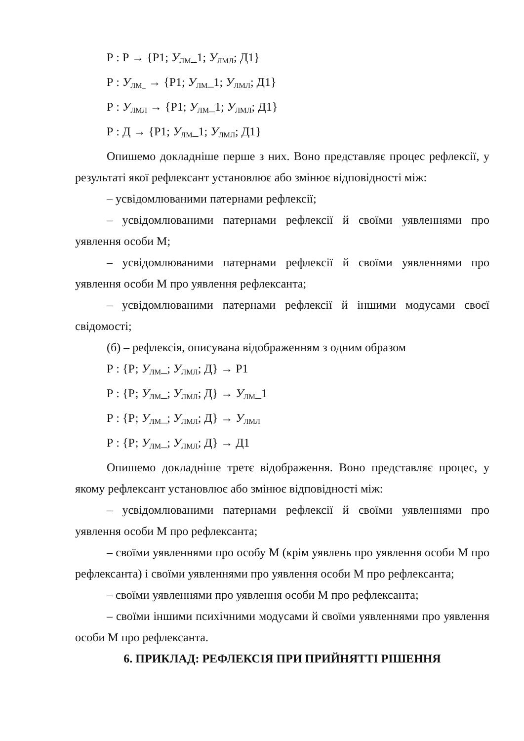Р : Р → {Р1; У<sub>ЛМ</sub>_1; У<sub>ЛМЛ</sub>; Д1}
Р : У<sub>ЛМ_</sub> → {Р1; У<sub>ЛМ</sub>_1; У<sub>ЛМЛ</sub>; Д1}
Р : У<sub>ЛМЛ</sub> → {Р1; У<sub>ЛМ</sub>_1; У<sub>ЛМЛ</sub>; Д1}
Р : Д → {Р1; У<sub>ЛМ</sub>_1; У<sub>ЛМЛ</sub>; Д1}
Опишемо докладніше перше з них. Воно представляє процес рефлексії, у результаті якої рефлексант установлює або змінює відповідності між:
– усвідомлюваними патернами рефлексії;
– усвідомлюваними патернами рефлексії й своїми уявленнями про уявлення особи М;
– усвідомлюваними патернами рефлексії й своїми уявленнями про уявлення особи М про уявлення рефлексанта;
– усвідомлюваними патернами рефлексії й іншими модусами своєї свідомості;
(б) – рефлексія, описувана відображенням з одним образом
Р : {Р; У<sub>ЛМ</sub>_; У<sub>ЛМЛ</sub>; Д} → Р1
Р : {Р; У<sub>ЛМ</sub>_; У<sub>ЛМЛ</sub>; Д} → У<sub>ЛМ</sub>_1
Р : {Р; У<sub>ЛМ</sub>_; У<sub>ЛМЛ</sub>; Д} → У<sub>ЛМЛ</sub>
Р : {Р; У<sub>ЛМ</sub>_; У<sub>ЛМЛ</sub>; Д} → Д1
Опишемо докладніше третє відображення. Воно представляє процес, у якому рефлексант установлює або змінює відповідності між:
– усвідомлюваними патернами рефлексії й своїми уявленнями про уявлення особи М про рефлексанта;
– своїми уявленнями про особу М (крім уявлень про уявлення особи М про рефлексанта) і своїми уявленнями про уявлення особи М про рефлексанта;
– своїми уявленнями про уявлення особи М про рефлексанта;
– своїми іншими психічними модусами й своїми уявленнями про уявлення особи М про рефлексанта.
6. ПРИКЛАД: РЕФЛЕКСІЯ ПРИ ПРИЙНЯТТІ РІШЕННЯ